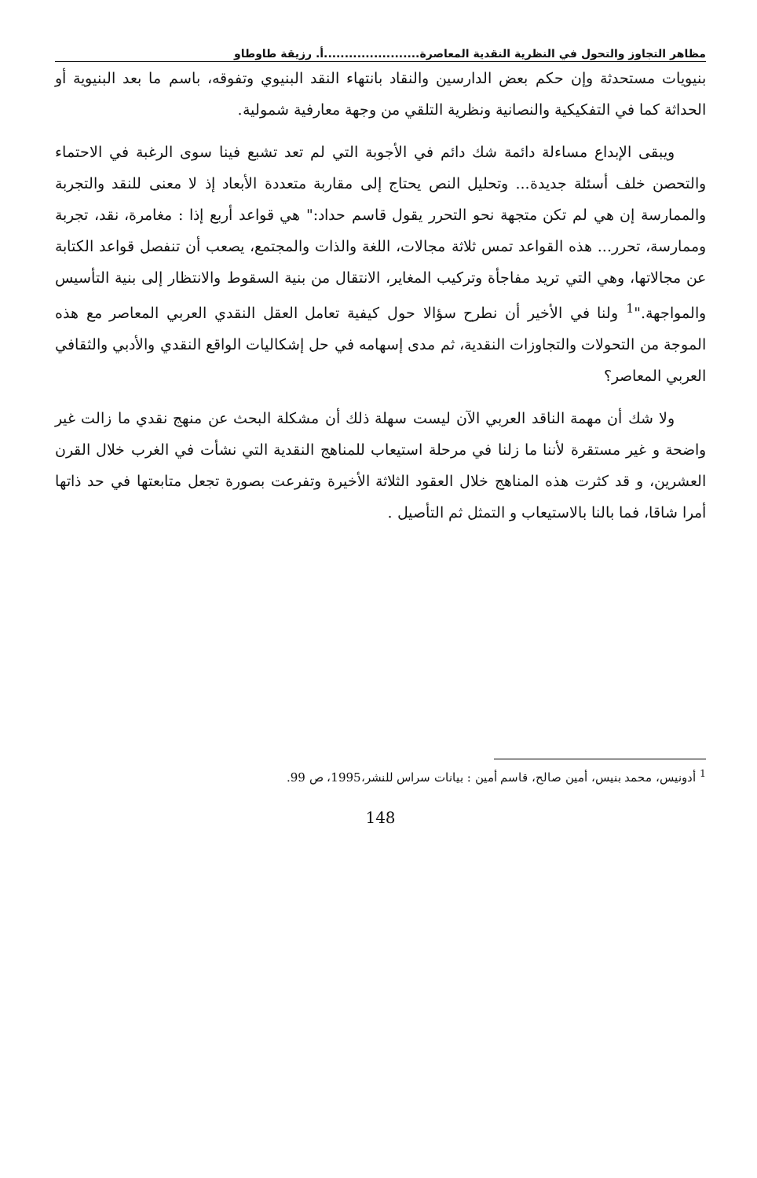مظاهر التجاوز والتحول في النظرية النقدية المعاصرة.......................أ. رزيقة طاوطاو
بنيويات مستحدثة وإن حكم بعض الدارسين والنقاد بانتهاء النقد البنيوي وتفوقه، باسم ما بعد البنيوية أو الحداثة كما في التفكيكية والنصانية ونظرية التلقي من وجهة معارفية شمولية.
ويبقى الإبداع مساءلة دائمة شك دائم في الأجوبة التي لم تعد تشبع فينا سوى الرغبة في الاحتماء والتحصن خلف أسئلة جديدة... وتحليل النص يحتاج إلى مقاربة متعددة الأبعاد إذ لا معنى للنقد والتجربة والممارسة إن هي لم تكن متجهة نحو التحرر يقول قاسم حداد:" هي قواعد أربع إذا : مغامرة، نقد، تجربة وممارسة، تحرر... هذه القواعد تمس ثلاثة مجالات، اللغة والذات والمجتمع، يصعب أن تنفصل قواعد الكتابة عن مجالاتها، وهي التي تريد مفاجأة وتركيب المغاير، الانتقال من بنية السقوط والانتظار إلى بنية التأسيس والمواجهة."<sup>1</sup> ولنا في الأخير أن نطرح سؤالا حول كيفية تعامل العقل النقدي العربي المعاصر مع هذه الموجة من التحولات والتجاوزات النقدية، ثم مدى إسهامه في حل إشكاليات الواقع النقدي والأدبي والثقافي العربي المعاصر؟
ولا شك أن مهمة الناقد العربي الآن ليست سهلة ذلك أن مشكلة البحث عن منهج نقدي ما زالت غير واضحة و غير مستقرة لأننا ما زلنا في مرحلة استيعاب للمناهج النقدية التي نشأت في الغرب خلال القرن العشرين، و قد كثرت هذه المناهج خلال العقود الثلاثة الأخيرة وتفرعت بصورة تجعل متابعتها في حد ذاتها أمرا شاقا، فما بالنا بالاستيعاب و التمثل ثم التأصيل .
<sup>1</sup> أدونيس، محمد بنيس، أمين صالح، قاسم أمين : بيانات سراس للنشر،1995، ص 99.
148